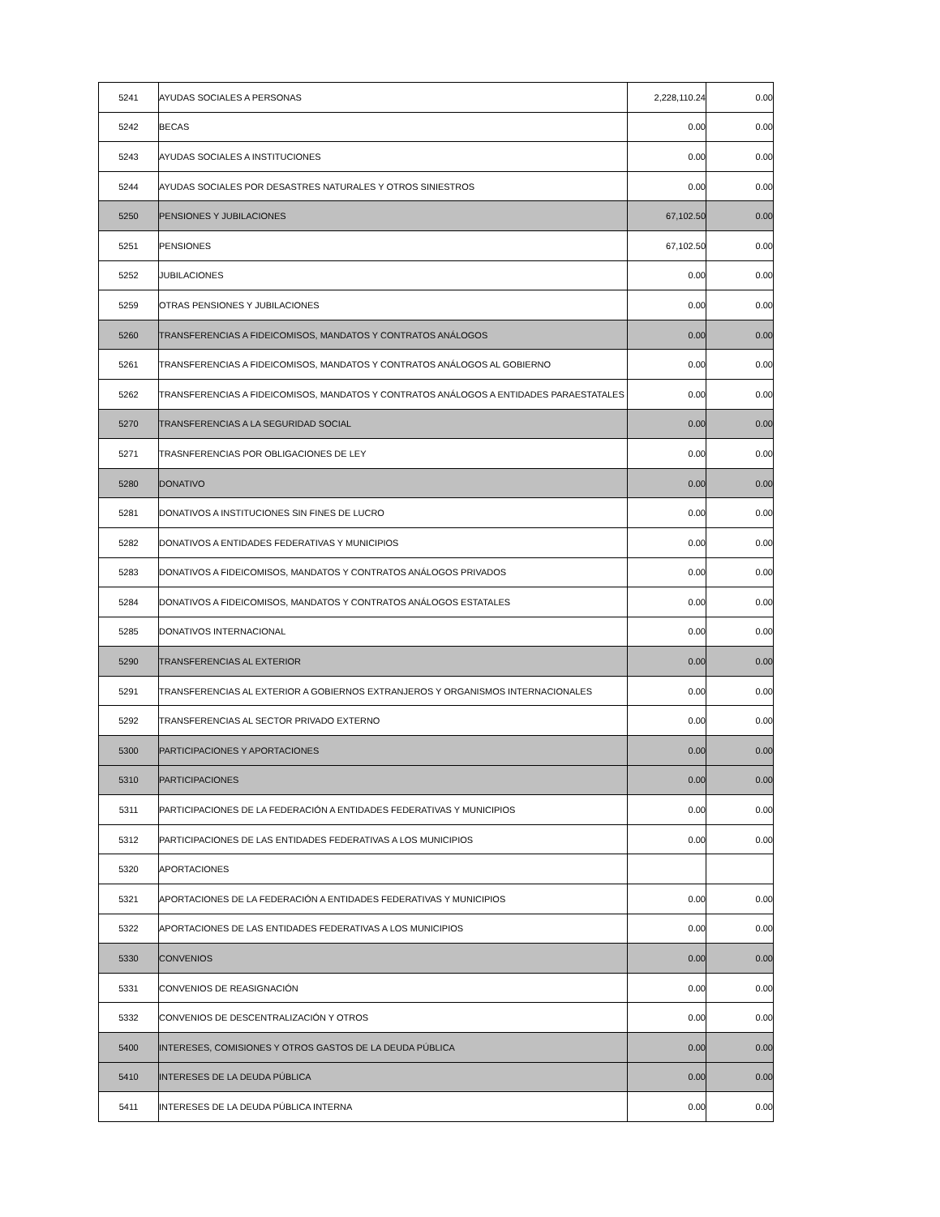| 5241 | AYUDAS SOCIALES A PERSONAS | 2,228,110.24 | 0.00 |
| 5242 | BECAS | 0.00 | 0.00 |
| 5243 | AYUDAS SOCIALES A INSTITUCIONES | 0.00 | 0.00 |
| 5244 | AYUDAS SOCIALES POR DESASTRES NATURALES Y OTROS SINIESTROS | 0.00 | 0.00 |
| 5250 | PENSIONES Y JUBILACIONES | 67,102.50 | 0.00 |
| 5251 | PENSIONES | 67,102.50 | 0.00 |
| 5252 | JUBILACIONES | 0.00 | 0.00 |
| 5259 | OTRAS PENSIONES Y JUBILACIONES | 0.00 | 0.00 |
| 5260 | TRANSFERENCIAS A FIDEICOMISOS, MANDATOS Y CONTRATOS ANÁLOGOS | 0.00 | 0.00 |
| 5261 | TRANSFERENCIAS A FIDEICOMISOS, MANDATOS Y CONTRATOS ANÁLOGOS AL GOBIERNO | 0.00 | 0.00 |
| 5262 | TRANSFERENCIAS A FIDEICOMISOS, MANDATOS Y CONTRATOS ANÁLOGOS A ENTIDADES PARAESTATALES | 0.00 | 0.00 |
| 5270 | TRANSFERENCIAS A LA SEGURIDAD SOCIAL | 0.00 | 0.00 |
| 5271 | TRASNFERENCIAS POR OBLIGACIONES DE LEY | 0.00 | 0.00 |
| 5280 | DONATIVO | 0.00 | 0.00 |
| 5281 | DONATIVOS A INSTITUCIONES SIN FINES DE LUCRO | 0.00 | 0.00 |
| 5282 | DONATIVOS A ENTIDADES FEDERATIVAS Y MUNICIPIOS | 0.00 | 0.00 |
| 5283 | DONATIVOS A FIDEICOMISOS, MANDATOS Y CONTRATOS ANÁLOGOS PRIVADOS | 0.00 | 0.00 |
| 5284 | DONATIVOS A FIDEICOMISOS, MANDATOS Y CONTRATOS ANÁLOGOS ESTATALES | 0.00 | 0.00 |
| 5285 | DONATIVOS INTERNACIONAL | 0.00 | 0.00 |
| 5290 | TRANSFERENCIAS AL EXTERIOR | 0.00 | 0.00 |
| 5291 | TRANSFERENCIAS AL EXTERIOR A GOBIERNOS EXTRANJEROS Y ORGANISMOS INTERNACIONALES | 0.00 | 0.00 |
| 5292 | TRANSFERENCIAS AL SECTOR PRIVADO EXTERNO | 0.00 | 0.00 |
| 5300 | PARTICIPACIONES Y APORTACIONES | 0.00 | 0.00 |
| 5310 | PARTICIPACIONES | 0.00 | 0.00 |
| 5311 | PARTICIPACIONES DE LA FEDERACIÓN A ENTIDADES FEDERATIVAS Y MUNICIPIOS | 0.00 | 0.00 |
| 5312 | PARTICIPACIONES DE LAS ENTIDADES FEDERATIVAS A LOS MUNICIPIOS | 0.00 | 0.00 |
| 5320 | APORTACIONES | | |
| 5321 | APORTACIONES DE LA FEDERACIÓN A ENTIDADES FEDERATIVAS Y MUNICIPIOS | 0.00 | 0.00 |
| 5322 | APORTACIONES DE LAS ENTIDADES FEDERATIVAS A LOS MUNICIPIOS | 0.00 | 0.00 |
| 5330 | CONVENIOS | 0.00 | 0.00 |
| 5331 | CONVENIOS DE REASIGNACIÓN | 0.00 | 0.00 |
| 5332 | CONVENIOS DE DESCENTRALIZACIÓN Y OTROS | 0.00 | 0.00 |
| 5400 | INTERESES, COMISIONES Y OTROS GASTOS DE LA DEUDA PÚBLICA | 0.00 | 0.00 |
| 5410 | INTERESES DE LA DEUDA PÚBLICA | 0.00 | 0.00 |
| 5411 | INTERESES DE LA DEUDA PÚBLICA INTERNA | 0.00 | 0.00 |